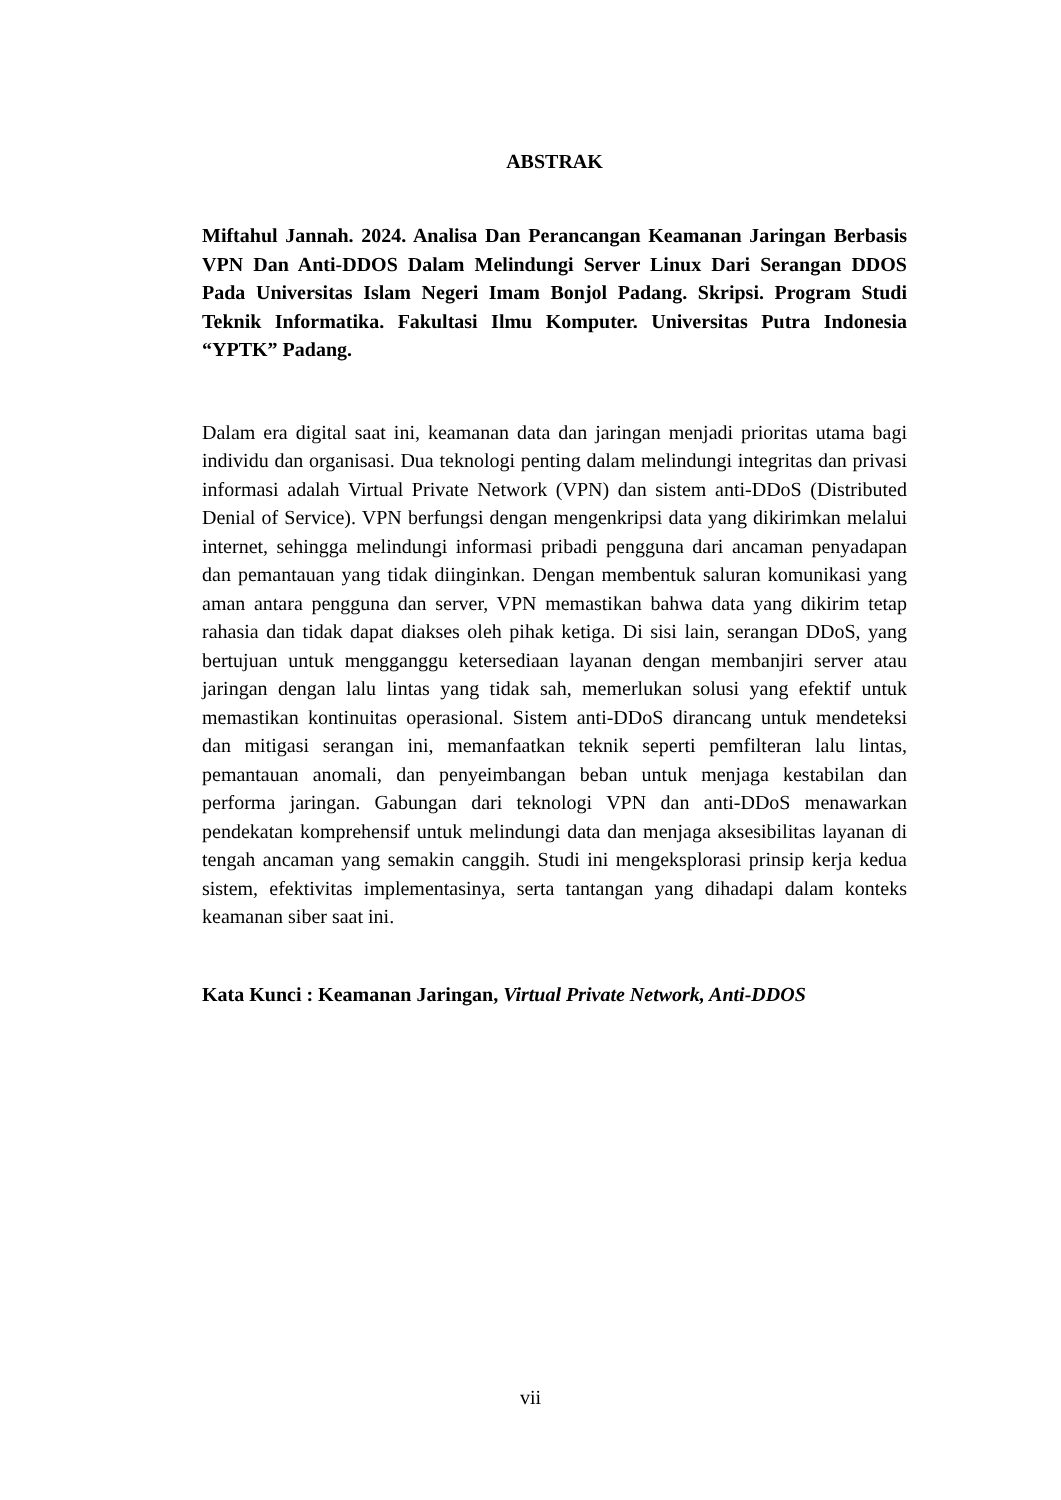ABSTRAK
Miftahul Jannah. 2024. Analisa Dan Perancangan Keamanan Jaringan Berbasis VPN Dan Anti-DDOS Dalam Melindungi Server Linux Dari Serangan DDOS Pada Universitas Islam Negeri Imam Bonjol Padang. Skripsi. Program Studi Teknik Informatika. Fakultasi Ilmu Komputer. Universitas Putra Indonesia “YPTK” Padang.
Dalam era digital saat ini, keamanan data dan jaringan menjadi prioritas utama bagi individu dan organisasi. Dua teknologi penting dalam melindungi integritas dan privasi informasi adalah Virtual Private Network (VPN) dan sistem anti-DDoS (Distributed Denial of Service). VPN berfungsi dengan mengenkripsi data yang dikirimkan melalui internet, sehingga melindungi informasi pribadi pengguna dari ancaman penyadapan dan pemantauan yang tidak diinginkan. Dengan membentuk saluran komunikasi yang aman antara pengguna dan server, VPN memastikan bahwa data yang dikirim tetap rahasia dan tidak dapat diakses oleh pihak ketiga. Di sisi lain, serangan DDoS, yang bertujuan untuk mengganggu ketersediaan layanan dengan membanjiri server atau jaringan dengan lalu lintas yang tidak sah, memerlukan solusi yang efektif untuk memastikan kontinuitas operasional. Sistem anti-DDoS dirancang untuk mendeteksi dan mitigasi serangan ini, memanfaatkan teknik seperti pemfilteran lalu lintas, pemantauan anomali, dan penyeimbangan beban untuk menjaga kestabilan dan performa jaringan. Gabungan dari teknologi VPN dan anti-DDoS menawarkan pendekatan komprehensif untuk melindungi data dan menjaga aksesibilitas layanan di tengah ancaman yang semakin canggih. Studi ini mengeksplorasi prinsip kerja kedua sistem, efektivitas implementasinya, serta tantangan yang dihadapi dalam konteks keamanan siber saat ini.
Kata Kunci : Keamanan Jaringan, Virtual Private Network, Anti-DDOS
vii